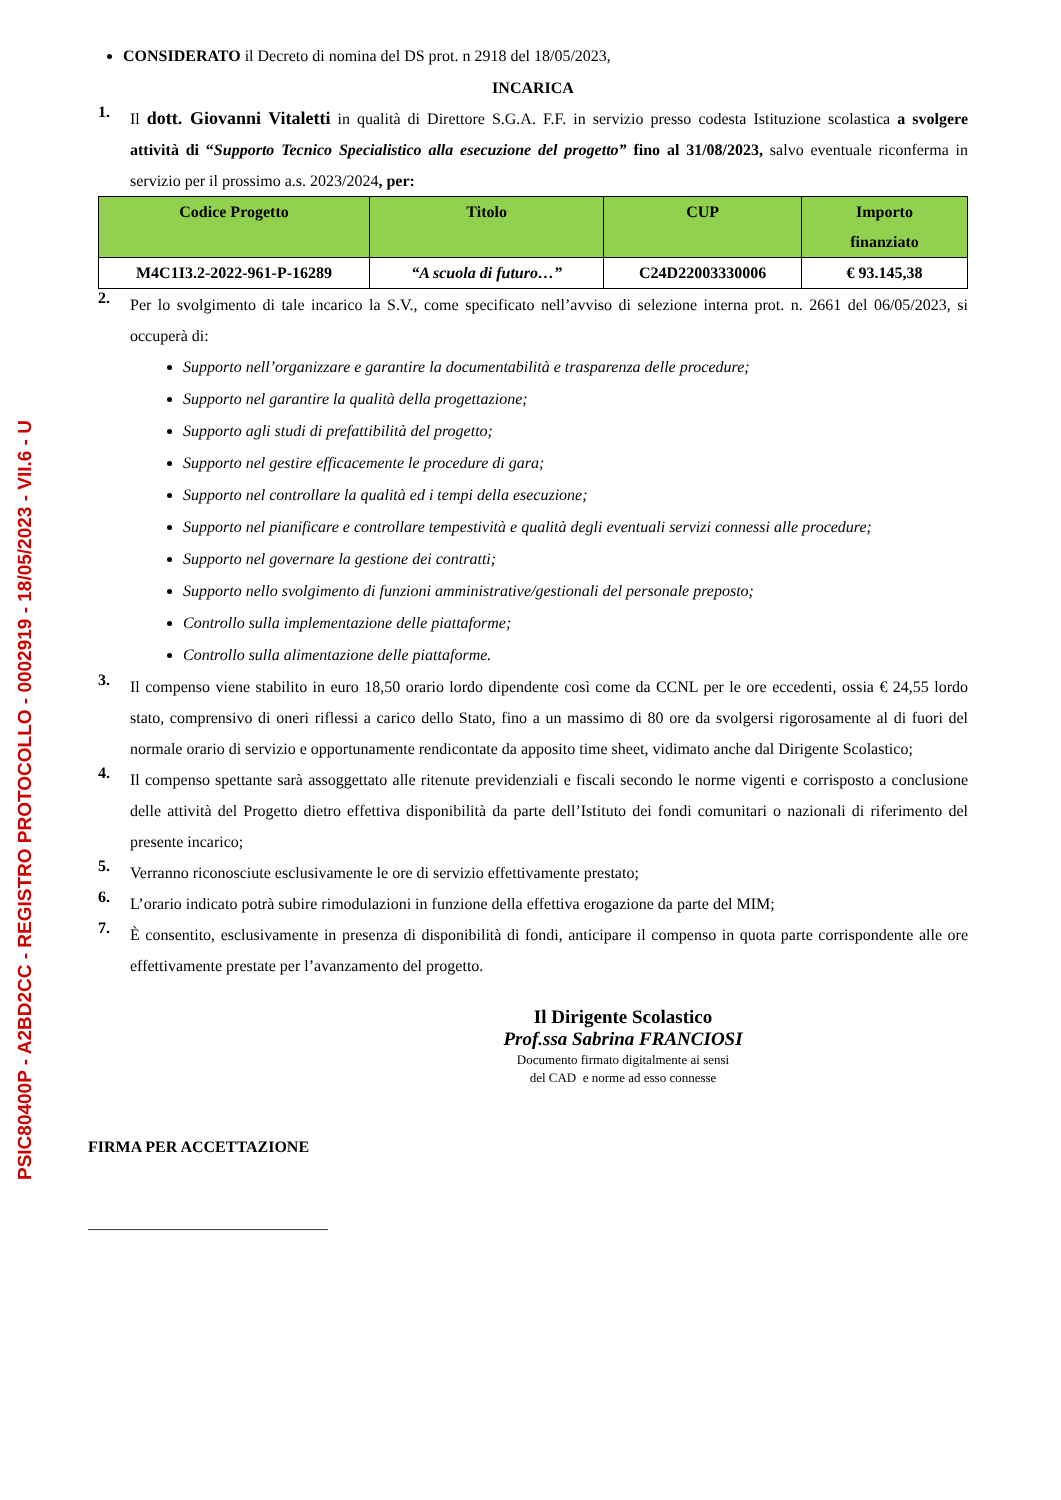PSIC80400P - A2BD2CC - REGISTRO PROTOCOLLO - 0002919 - 18/05/2023 - VII.6 - U
CONSIDERATO il Decreto di nomina del DS prot. n 2918 del 18/05/2023,
INCARICA
1.
Il dott. Giovanni Vitaletti in qualità di Direttore S.G.A. F.F. in servizio presso codesta Istituzione scolastica a svolgere attività di “Supporto Tecnico Specialistico alla esecuzione del progetto” fino al 31/08/2023, salvo eventuale riconferma in servizio per il prossimo a.s. 2023/2024, per:
| Codice Progetto | Titolo | CUP | Importo finanziato |
| --- | --- | --- | --- |
| M4C1I3.2-2022-961-P-16289 | “A scuola di futuro…” | C24D22003330006 | € 93.145,38 |
2.
Per lo svolgimento di tale incarico la S.V., come specificato nell’avviso di selezione interna prot. n. 2661 del 06/05/2023, si occuperà di:
Supporto nell’organizzare e garantire la documentabilità e trasparenza delle procedure;
Supporto nel garantire la qualità della progettazione;
Supporto agli studi di prefattibilità del progetto;
Supporto nel gestire efficacemente le procedure di gara;
Supporto nel controllare la qualità ed i tempi della esecuzione;
Supporto nel pianificare e controllare tempestività e qualità degli eventuali servizi connessi alle procedure;
Supporto nel governare la gestione dei contratti;
Supporto nello svolgimento di funzioni amministrative/gestionali del personale preposto;
Controllo sulla implementazione delle piattaforme;
Controllo sulla alimentazione delle piattaforme.
3.
Il compenso viene stabilito in euro 18,50 orario lordo dipendente così come da CCNL per le ore eccedenti, ossia € 24,55 lordo stato, comprensivo di oneri riflessi a carico dello Stato, fino a un massimo di 80 ore da svolgersi rigorosamente al di fuori del normale orario di servizio e opportunamente rendicontate da apposito time sheet, vidimato anche dal Dirigente Scolastico;
4.
Il compenso spettante sarà assoggettato alle ritenute previdenziali e fiscali secondo le norme vigenti e corrisposto a conclusione delle attività del Progetto dietro effettiva disponibilità da parte dell’Istituto dei fondi comunitari o nazionali di riferimento del presente incarico;
5.
Verranno riconosciute esclusivamente le ore di servizio effettivamente prestato;
6.
L’orario indicato potrà subire rimodulazioni in funzione della effettiva erogazione da parte del MIM;
7.
È consentito, esclusivamente in presenza di disponibilità di fondi, anticipare il compenso in quota parte corrispondente alle ore effettivamente prestate per l’avanzamento del progetto.
Il Dirigente Scolastico
Prof.ssa Sabrina FRANCIOSI
Documento firmato digitalmente ai sensi
del CAD e norme ad esso connesse
FIRMA PER ACCETTAZIONE
______________________________